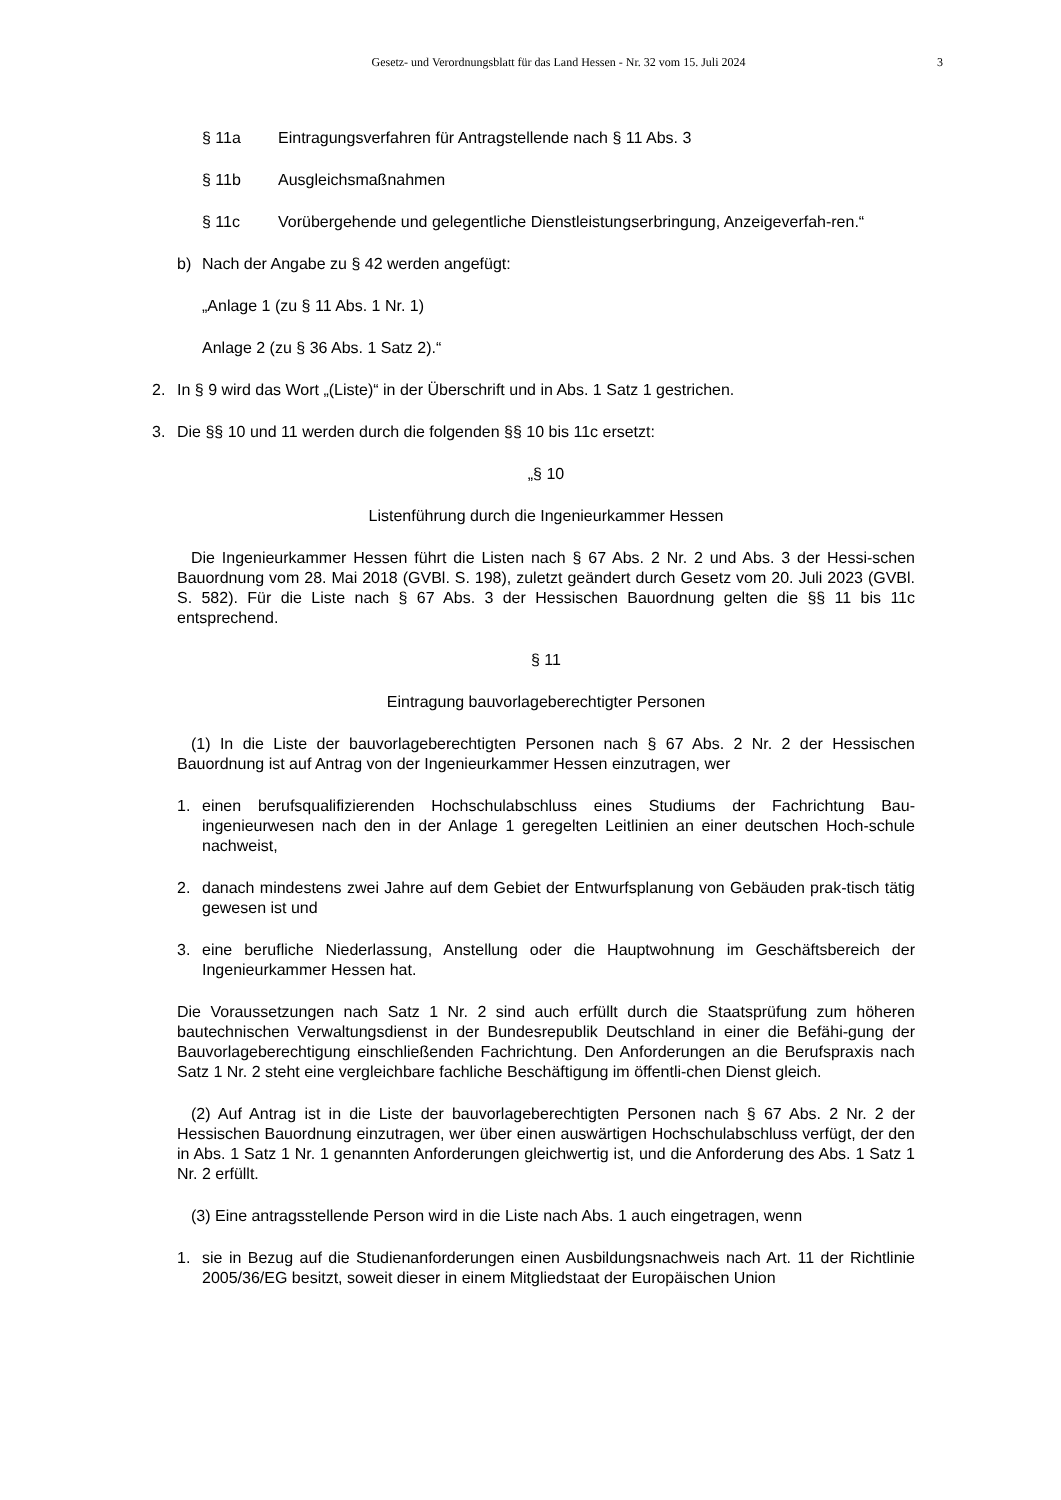Gesetz- und Verordnungsblatt für das Land Hessen - Nr. 32 vom 15. Juli 2024
3
§ 11a Eintragungsverfahren für Antragstellende nach § 11 Abs. 3
§ 11b Ausgleichsmaßnahmen
§ 11c Vorübergehende und gelegentliche Dienstleistungserbringung, Anzeigeverfah-ren.“
b) Nach der Angabe zu § 42 werden angefügt:
„Anlage 1 (zu § 11 Abs. 1 Nr. 1)
Anlage 2 (zu § 36 Abs. 1 Satz 2).“
2. In § 9 wird das Wort „(Liste)“ in der Überschrift und in Abs. 1 Satz 1 gestrichen.
3. Die §§ 10 und 11 werden durch die folgenden §§ 10 bis 11c ersetzt:
„§ 10
Listenführung durch die Ingenieurkammer Hessen
Die Ingenieurkammer Hessen führt die Listen nach § 67 Abs. 2 Nr. 2 und Abs. 3 der Hessi-schen Bauordnung vom 28. Mai 2018 (GVBl. S. 198), zuletzt geändert durch Gesetz vom 20. Juli 2023 (GVBl. S. 582). Für die Liste nach § 67 Abs. 3 der Hessischen Bauordnung gelten die §§ 11 bis 11c entsprechend.
§ 11
Eintragung bauvorlageberechtigter Personen
(1) In die Liste der bauvorlageberechtigten Personen nach § 67 Abs. 2 Nr. 2 der Hessischen Bauordnung ist auf Antrag von der Ingenieurkammer Hessen einzutragen, wer
1. einen berufsqualifizierenden Hochschulabschluss eines Studiums der Fachrichtung Bau-ingenieurwesen nach den in der Anlage 1 geregelten Leitlinien an einer deutschen Hoch-schule nachweist,
2. danach mindestens zwei Jahre auf dem Gebiet der Entwurfsplanung von Gebäuden prak-tisch tätig gewesen ist und
3. eine berufliche Niederlassung, Anstellung oder die Hauptwohnung im Geschäftsbereich der Ingenieurkammer Hessen hat.
Die Voraussetzungen nach Satz 1 Nr. 2 sind auch erfüllt durch die Staatsprüfung zum höheren bautechnischen Verwaltungsdienst in der Bundesrepublik Deutschland in einer die Befähi-gung der Bauvorlageberechtigung einschließenden Fachrichtung. Den Anforderungen an die Berufspraxis nach Satz 1 Nr. 2 steht eine vergleichbare fachliche Beschäftigung im öffentli-chen Dienst gleich.
(2) Auf Antrag ist in die Liste der bauvorlageberechtigten Personen nach § 67 Abs. 2 Nr. 2 der Hessischen Bauordnung einzutragen, wer über einen auswärtigen Hochschulabschluss verfügt, der den in Abs. 1 Satz 1 Nr. 1 genannten Anforderungen gleichwertig ist, und die Anforderung des Abs. 1 Satz 1 Nr. 2 erfüllt.
(3) Eine antragsstellende Person wird in die Liste nach Abs. 1 auch eingetragen, wenn
1. sie in Bezug auf die Studienanforderungen einen Ausbildungsnachweis nach Art. 11 der Richtlinie 2005/36/EG besitzt, soweit dieser in einem Mitgliedstaat der Europäischen Union